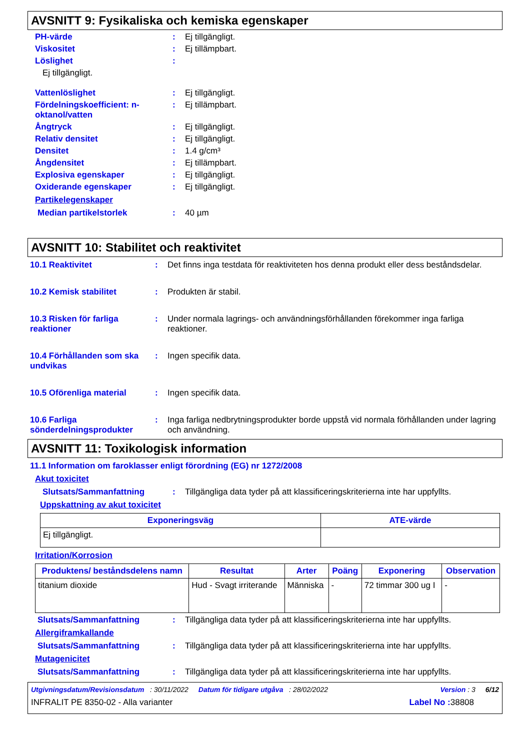AVSNITT 9: Fysikaliska och kemiska egenskaper
PH-värde : Ej tillgängligt.
Viskositet : Ej tillämpbart.
Löslighet :
Ej tillgängligt.
Vattenlöslighet : Ej tillgängligt.
Fördelningskoefficient: n-oktanol/vatten
: Ej tillämpbart.
Ångtryck : Ej tillgängligt.
Relativ densitet : Ej tillgängligt.
Densitet : 1.4 g/cm³
Ångdensitet : Ej tillämpbart.
Explosiva egenskaper : Ej tillgängligt.
Oxiderande egenskaper : Ej tillgängligt.
Partikelegenskaper
Median partikelstorlek : 40 µm
AVSNITT 10: Stabilitet och reaktivitet
10.1 Reaktivitet : Det finns inga testdata för reaktiviteten hos denna produkt eller dess beståndsdelar.
10.2 Kemisk stabilitet : Produkten är stabil.
10.3 Risken för farliga reaktioner
: Under normala lagrings- och användningsförhållanden förekommer inga farliga reaktioner.
10.4 Förhållanden som ska undvikas
: Ingen specifik data.
10.5 Oförenliga material : Ingen specifik data.
10.6 Farliga sönderdelningsprodukter
: Inga farliga nedbrytningsprodukter borde uppstå vid normala förhållanden under lagring och användning.
AVSNITT 11: Toxikologisk information
11.1 Information om faroklasser enligt förordning (EG) nr 1272/2008
Akut toxicitet
Slutsats/Sammanfattning : Tillgängliga data tyder på att klassificeringskriterierna inte har uppfyllts.
Uppskattning av akut toxicitet
| Exponeringsväg | ATE-värde |
| --- | --- |
| Ej tillgängligt. | |
Irritation/Korrosion
| Produktens/ beståndsdelens namn | Resultat | Arter | Poäng | Exponering | Observation |
| --- | --- | --- | --- | --- | --- |
| titanium dioxide | Hud - Svagt irriterande | Människa | - | 72 timmar 300 ug I | - |
Slutsats/Sammanfattning : Tillgängliga data tyder på att klassificeringskriterierna inte har uppfyllts.
Allergiframkallande
Slutsats/Sammanfattning : Tillgängliga data tyder på att klassificeringskriterierna inte har uppfyllts.
Mutagenicitet
Slutsats/Sammanfattning : Tillgängliga data tyder på att klassificeringskriterierna inte har uppfyllts.
Utgivningsdatum/Revisionsdatum : 30/11/2022 Datum för tidigare utgåva : 28/02/2022 Version : 3 6/12
INFRALIT PE 8350-02 - Alla varianter Label No : 38808